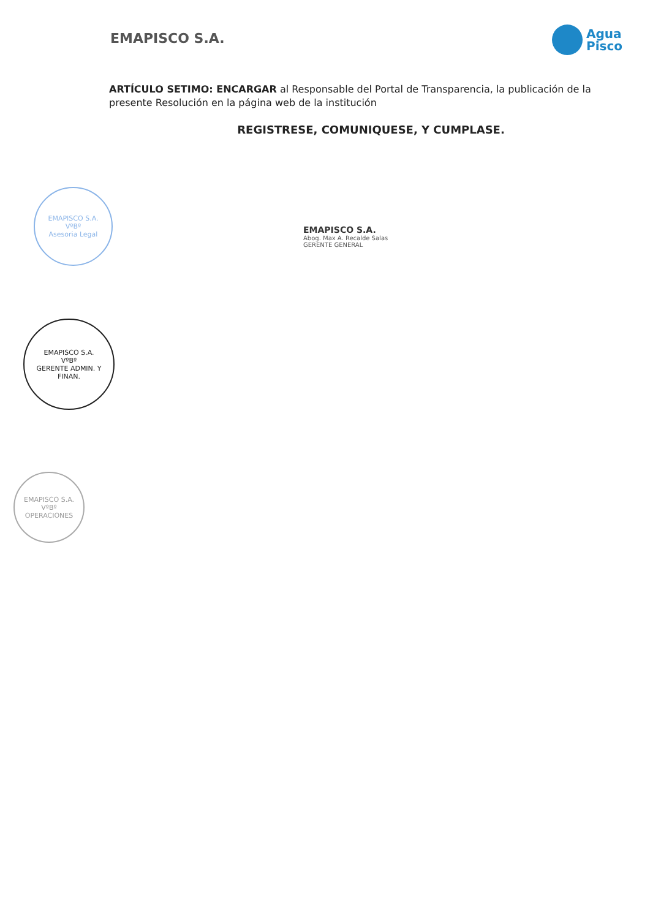EMAPISCO S.A.
Agua
Pisco
ARTÍCULO SETIMO: ENCARGAR al Responsable del Portal de Transparencia, la publicación de la presente Resolución en la página web de la institución
REGISTRESE, COMUNIQUESE, Y CUMPLASE.
EMAPISCO S.A.
Abog. Max A. Recalde Salas
GERENTE GENERAL
EMAPISCO S.A.
VºBº
Asesoria Legal
EMAPISCO S.A.
VºBº
GERENTE ADMIN. Y FINAN.
EMAPISCO S.A.
VºBº
OPERACIONES